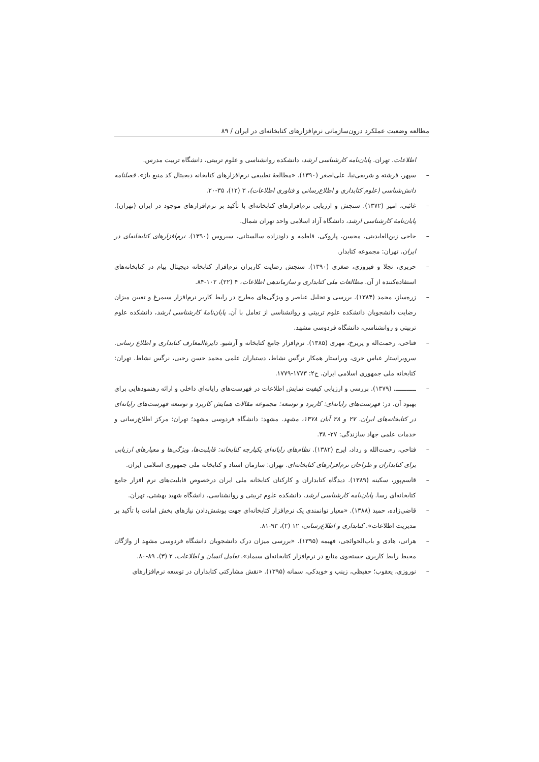مطالعه وضعیت عملکرد درون‌سازمانی نرم‌افزارهای کتابخانه‌ای در ایران / ۸۹
اطلاعات. تهران. پایان‌نامه کارشناسی ارشد، دانشکده روانشناسی و علوم تربیتی، دانشگاه تربیت مدرس.
– سپهر، فرشته و شریفی‌نیا، علی‌اصغر (۱۳۹۰). «مطالعهٔ تطبیقی نرم‌افزارهای کتابخانه دیجیتال کد منبع باز». فصلنامه دانش‌شناسی (علوم کتابداری و اطلاع‌رسانی و فناوری اطلاعات)، ۳ (۱۲)، ۳۵-۲۰.
– غائبی، امیر (۱۳۷۲). سنجش و ارزیابی نرم‌افزارهای کتابخانه‌ای با تأکید بر نرم‌افزارهای موجود در ایران (تهران). پایان‌نامهٔ کارشناسی ارشد، دانشگاه آزاد اسلامی واحد تهران شمال.
– حاجی زین‌العابدینی، محسن، پازوکی، فاطمه و داودزاده سالستانی، سیروس (۱۳۹۰). نرم‌افزارهای کتابخانه‌ای در ایران. تهران: مجموعه کتابدار.
– حریری، نجلا و فیروزی، صغری (۱۳۹۰). سنجش رضایت کاربران نرم‌افزار کتابخانه دیجیتال پیام در کتابخانه‌های استفاده‌کننده از آن. مطالعات ملی کتابداری و سازماندهی اطلاعات، ۴ (۲۲)، ۱۰۲-۸۴.
– زره‌ساز، محمد (۱۳۸۴). بررسی و تحلیل عناصر و ویژگی‌های مطرح در رابط کاربر نرم‌افزار سیمرغ و تعیین میزان رضایت دانشجویان دانشکده علوم تربیتی و روانشناسی از تعامل با آن. پایان‌نامهٔ کارشناسی ارشد، دانشکده علوم تربیتی و روانشناسی، دانشگاه فردوسی مشهد.
– فتاحی، رحمت‌اله و پریرخ، مهری (۱۳۸۵). نرم‌افزار جامع کتابخانه و آرشیو. دایرةالمعارف کتابداری و اطلاع رسانی. سرویراستار عباس حری، ویراستار همکار نرگس نشاط، دستیاران علمی محمد حسن رجبی، نرگس نشاط. تهران: کتابخانه ملی جمهوری اسلامی ایران. ج۲: ۱۷۷۳-۱۷۷۹.
– ـــــــــــ. (۱۳۷۹). بررسی و ارزیابی کیفیت نمایش اطلاعات در فهرست‌های رایانه‌ای داخلی و ارائه رهنمودهایی برای بهبود آن. در: فهرست‌های رایانه‌ای: کاربرد و توسعه: مجموعه مقالات همایش کاربرد و توسعه فهرست‌های رایانه‌ای در کتابخانه‌های ایران. ۲۷ و ۲۸ آبان ۱۳۷۸، مشهد. مشهد: دانشگاه فردوسی مشهد؛ تهران: مرکز اطلاع‌رسانی و خدمات علمی جهاد سازندگی: ۲۷- ۳۸.
– فتاحی، رحمت‌الله و رداد، ایرج (۱۳۸۲). نظام‌های رایانه‌ای یکپارچه کتابخانه: قابلیت‌ها، ویژگی‌ها و معیارهای ارزیابی برای کتابداران و طراحان نرم‌افزارهای کتابخانه‌ای. تهران: سازمان اسناد و کتابخانه ملی جمهوری اسلامی ایران.
– قاسم‌پور، سکینه (۱۳۸۹). دیدگاه کتابداران و کارکنان کتابخانه ملی ایران درخصوص قابلیت‌های نرم افزار جامع کتابخانه‌ای رسا. پایان‌نامه کارشناسی ارشد، دانشکده علوم تربیتی و روانشناسی، دانشگاه شهید بهشتی، تهران.
– قاضی‌زاده، حمید (۱۳۸۸). «معیار توانمندی یک نرم‌افزار کتابخانه‌ای جهت پوشش‌دادن نیازهای بخش امانت با تأکید بر مدیریت اطلاعات». کتابداری و اطلاع‌رسانی، ۱۲ (۲)، ۹۳-۸۱.
– هراتی، هادی و باب‌الحوائجی، فهیمه (۱۳۹۵). «بررسی میزان درک دانشجویان دانشگاه فردوسی مشهد از واژگان محیط رابط کاربری جستجوی منابع در نرم‌افزار کتابخانه‌ای سیماد». تعامل انسان و اطلاعات، ۲ (۳)، ۸۹-۸۰.
– نوروزی، یعقوب؛ حفیظی، زینب و خویدکی، سمانه (۱۳۹۵). «نقش مشارکتی کتابداران در توسعه نرم‌افزارهای